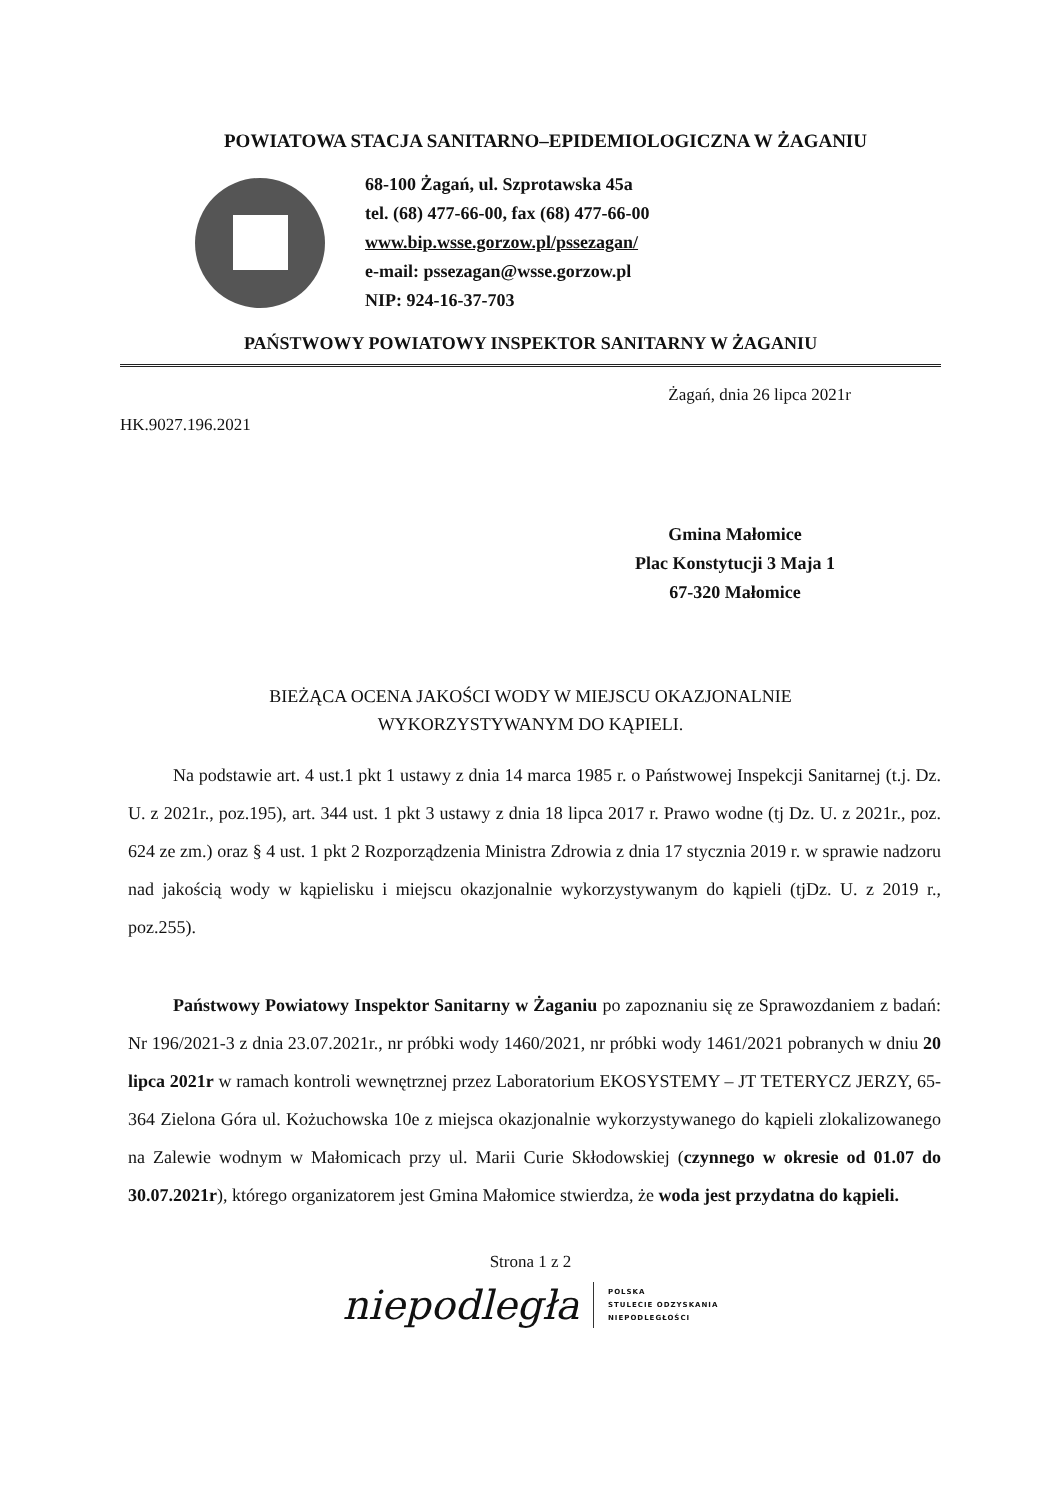POWIATOWA STACJA SANITARNO–EPIDEMIOLOGICZNA W ŻAGANIU
68-100 Żagań, ul. Szprotawska 45a
tel. (68) 477-66-00, fax (68) 477-66-00
www.bip.wsse.gorzow.pl/pssezagan/
e-mail: pssezagan@wsse.gorzow.pl
NIP: 924-16-37-703
PAŃSTWOWY POWIATOWY INSPEKTOR SANITARNY W ŻAGANIU
Żagań, dnia 26 lipca 2021r
HK.9027.196.2021
Gmina Małomice
Plac Konstytucji 3 Maja 1
67-320 Małomice
BIEŻĄCA OCENA JAKOŚCI WODY W MIEJSCU OKAZJONALNIE
WYKORZYSTYWANYM DO KĄPIELI.
Na podstawie art. 4 ust.1 pkt 1 ustawy z dnia 14 marca 1985 r. o Państwowej Inspekcji Sanitarnej (t.j. Dz. U. z 2021r., poz.195), art. 344 ust. 1 pkt 3 ustawy z dnia 18 lipca 2017 r. Prawo wodne (tj Dz. U. z 2021r., poz. 624 ze zm.) oraz § 4 ust. 1 pkt 2 Rozporządzenia Ministra Zdrowia z dnia 17 stycznia 2019 r. w sprawie nadzoru nad jakością wody w kąpielisku i miejscu okazjonalnie wykorzystywanym do kąpieli (tjDz. U. z 2019 r., poz.255).
Państwowy Powiatowy Inspektor Sanitarny w Żaganiu po zapoznaniu się ze Sprawozdaniem z badań: Nr 196/2021-3 z dnia 23.07.2021r., nr próbki wody 1460/2021, nr próbki wody 1461/2021 pobranych w dniu 20 lipca 2021r w ramach kontroli wewnętrznej przez Laboratorium EKOSYSTEMY – JT TETERYCZ JERZY, 65-364 Zielona Góra ul. Kożuchowska 10e z miejsca okazjonalnie wykorzystywanego do kąpieli zlokalizowanego na Zalewie wodnym w Małomicach przy ul. Marii Curie Skłodowskiej (czynnego w okresie od 01.07 do 30.07.2021r), którego organizatorem jest Gmina Małomice stwierdza, że woda jest przydatna do kąpieli.
Strona 1 z 2
niepodległa
POLSKA
STULECIE ODZYSKANIA
NIEPODLEGŁOŚCI